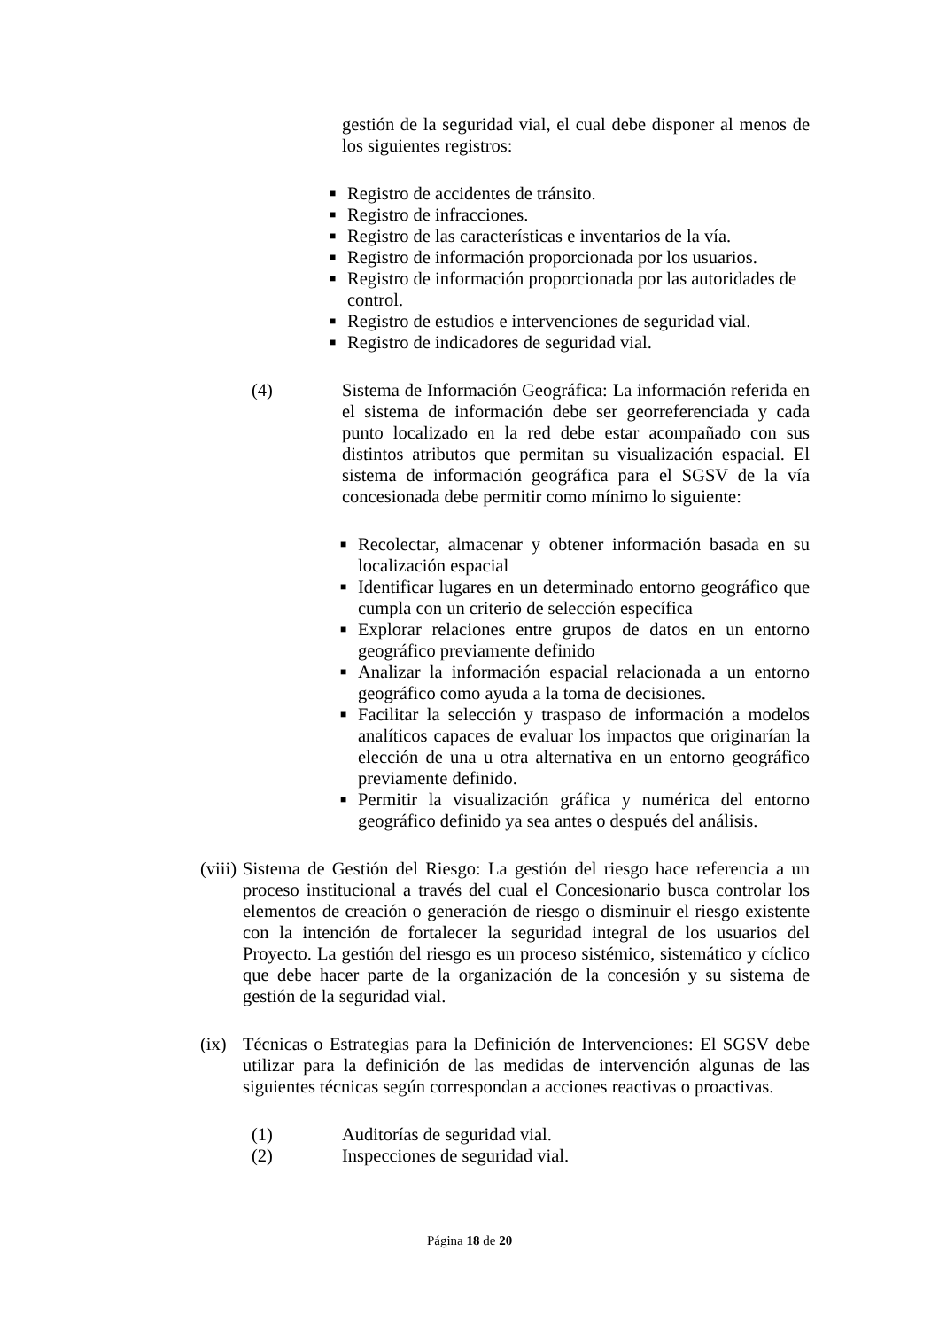gestión de la seguridad vial, el cual debe disponer al menos de los siguientes registros:
■ Registro de accidentes de tránsito.
■ Registro de infracciones.
■ Registro de las características e inventarios de la vía.
■ Registro de información proporcionada por los usuarios.
■ Registro de información proporcionada por las autoridades de control.
■ Registro de estudios e intervenciones de seguridad vial.
■ Registro de indicadores de seguridad vial.
(4) Sistema de Información Geográfica: La información referida en el sistema de información debe ser georreferenciada y cada punto localizado en la red debe estar acompañado con sus distintos atributos que permitan su visualización espacial. El sistema de información geográfica para el SGSV de la vía concesionada debe permitir como mínimo lo siguiente:
■
Recolectar, almacenar y obtener información basada en su localización espacial
■
Identificar lugares en un determinado entorno geográfico que cumpla con un criterio de selección específica
■
Explorar relaciones entre grupos de datos en un entorno geográfico previamente definido
■
Analizar la información espacial relacionada a un entorno geográfico como ayuda a la toma de decisiones.
■
Facilitar la selección y traspaso de información a modelos analíticos capaces de evaluar los impactos que originarían la elección de una u otra alternativa en un entorno geográfico previamente definido.
■
Permitir la visualización gráfica y numérica del entorno geográfico definido ya sea antes o después del análisis.
(viii)
Sistema de Gestión del Riesgo: La gestión del riesgo hace referencia a un proceso institucional a través del cual el Concesionario busca controlar los elementos de creación o generación de riesgo o disminuir el riesgo existente con la intención de fortalecer la seguridad integral de los usuarios del Proyecto. La gestión del riesgo es un proceso sistémico, sistemático y cíclico que debe hacer parte de la organización de la concesión y su sistema de gestión de la seguridad vial.
(ix)
Técnicas o Estrategias para la Definición de Intervenciones: El SGSV debe utilizar para la definición de las medidas de intervención algunas de las siguientes técnicas según correspondan a acciones reactivas o proactivas.
(1) Auditorías de seguridad vial.
(2) Inspecciones de seguridad vial.
Página 18 de 20